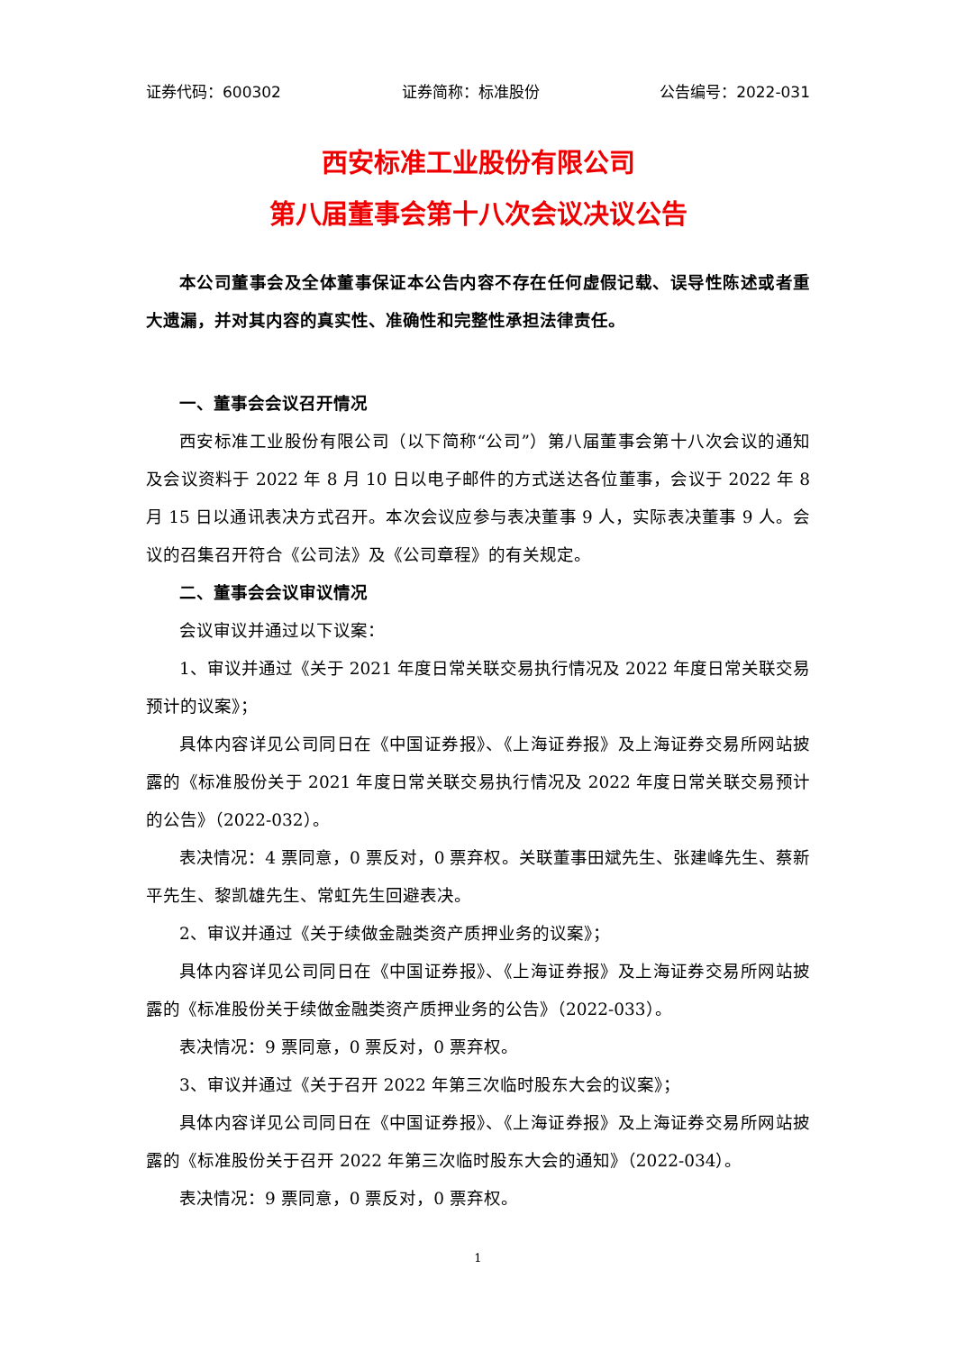证券代码：600302 证券简称：标准股份 公告编号：2022-031
西安标准工业股份有限公司
第八届董事会第十八次会议决议公告
本公司董事会及全体董事保证本公告内容不存在任何虚假记载、误导性陈述或者重大遗漏，并对其内容的真实性、准确性和完整性承担法律责任。
一、董事会会议召开情况
西安标准工业股份有限公司（以下简称“公司”）第八届董事会第十八次会议的通知及会议资料于 2022 年 8 月 10 日以电子邮件的方式送达各位董事，会议于 2022 年 8 月 15 日以通讯表决方式召开。本次会议应参与表决董事 9 人，实际表决董事 9 人。会议的召集召开符合《公司法》及《公司章程》的有关规定。
二、董事会会议审议情况
会议审议并通过以下议案：
1、审议并通过《关于 2021 年度日常关联交易执行情况及 2022 年度日常关联交易预计的议案》；
具体内容详见公司同日在《中国证券报》、《上海证券报》及上海证券交易所网站披露的《标准股份关于 2021 年度日常关联交易执行情况及 2022 年度日常关联交易预计的公告》（2022-032）。
表决情况：4 票同意，0 票反对，0 票弃权。关联董事田斌先生、张建峰先生、蔡新平先生、黎凯雄先生、常虹先生回避表决。
2、审议并通过《关于续做金融类资产质押业务的议案》；
具体内容详见公司同日在《中国证券报》、《上海证券报》及上海证券交易所网站披露的《标准股份关于续做金融类资产质押业务的公告》（2022-033）。
表决情况：9 票同意，0 票反对，0 票弃权。
3、审议并通过《关于召开 2022 年第三次临时股东大会的议案》；
具体内容详见公司同日在《中国证券报》、《上海证券报》及上海证券交易所网站披露的《标准股份关于召开 2022 年第三次临时股东大会的通知》（2022-034）。
表决情况：9 票同意，0 票反对，0 票弃权。
1